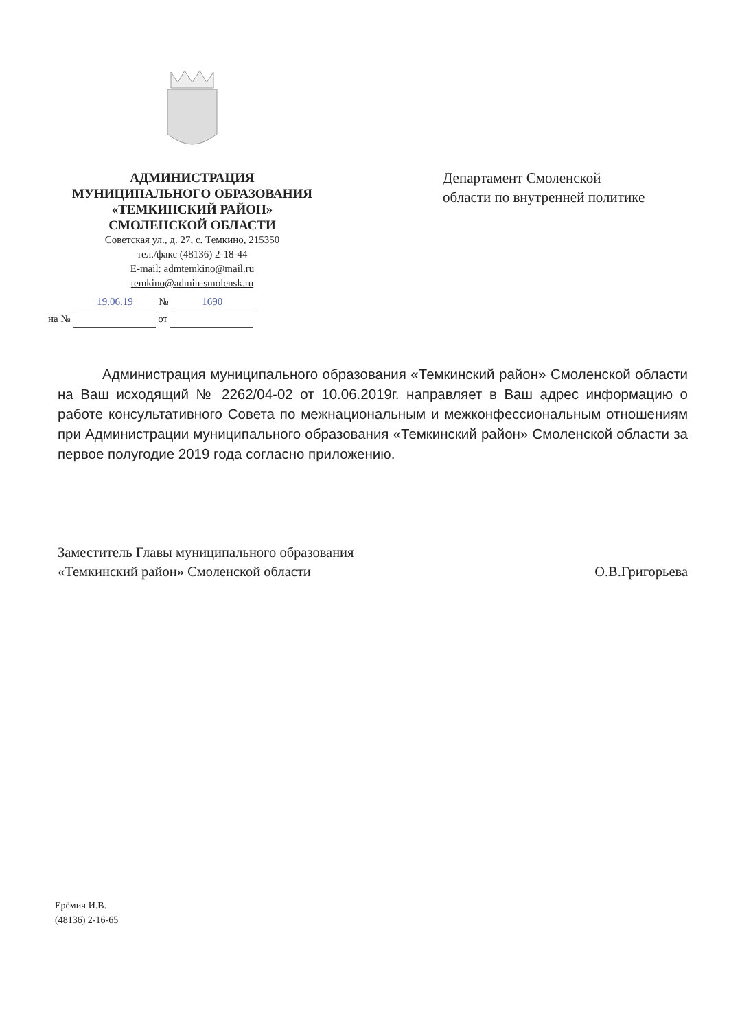АДМИНИСТРАЦИЯ
МУНИЦИПАЛЬНОГО ОБРАЗОВАНИЯ
«ТЕМКИНСКИЙ РАЙОН»
СМОЛЕНСКОЙ ОБЛАСТИ
Советская ул., д. 27, с. Темкино, 215350
тел./факс (48136) 2-18-44
E-mail: admtemkino@mail.ru
temkino@admin-smolensk.ru
19.06.19 № 1690
на № от
Департамент Смоленской области по внутренней политике
Администрация муниципального образования «Темкинский район» Смоленской области на Ваш исходящий № 2262/04-02 от 10.06.2019г. направляет в Ваш адрес информацию о работе консультативного Совета по межнациональным и межконфессиональным отношениям при Администрации муниципального образования «Темкинский район» Смоленской области за первое полугодие 2019 года согласно приложению.
Заместитель Главы муниципального образования
«Темкинский район» Смоленской области
О.В.Григорьева
Ерёмич И.В.
(48136) 2-16-65